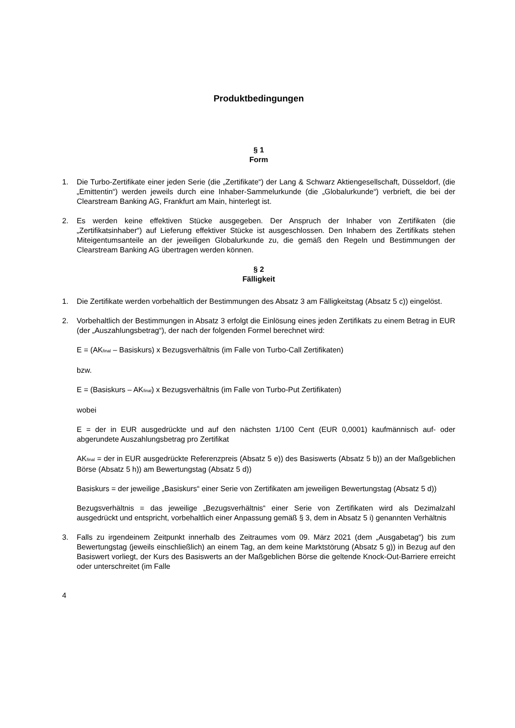Produktbedingungen
§ 1
Form
1. Die Turbo-Zertifikate einer jeden Serie (die „Zertifikate“) der Lang & Schwarz Aktiengesellschaft, Düsseldorf, (die „Emittentin“) werden jeweils durch eine Inhaber-Sammelurkunde (die „Globalurkunde“) verbrieft, die bei der Clearstream Banking AG, Frankfurt am Main, hinterlegt ist.
2. Es werden keine effektiven Stücke ausgegeben. Der Anspruch der Inhaber von Zertifikaten (die „Zertifikatsinhaber“) auf Lieferung effektiver Stücke ist ausgeschlossen. Den Inhabern des Zertifikats stehen Miteigentumsanteile an der jeweiligen Globalurkunde zu, die gemäß den Regeln und Bestimmungen der Clearstream Banking AG übertragen werden können.
§ 2
Fälligkeit
1. Die Zertifikate werden vorbehaltlich der Bestimmungen des Absatz 3 am Fälligkeitstag (Absatz 5 c)) eingelöst.
2. Vorbehaltlich der Bestimmungen in Absatz 3 erfolgt die Einlösung eines jeden Zertifikats zu einem Betrag in EUR (der „Auszahlungsbetrag“), der nach der folgenden Formel berechnet wird:
E = (AK<sub>final</sub> – Basiskurs) x Bezugsverhältnis (im Falle von Turbo-Call Zertifikaten)
bzw.
E = (Basiskurs – AK<sub>final</sub>) x Bezugsverhältnis (im Falle von Turbo-Put Zertifikaten)
wobei
E = der in EUR ausgedrückte und auf den nächsten 1/100 Cent (EUR 0,0001) kaufmännisch auf- oder abgerundete Auszahlungsbetrag pro Zertifikat
AK<sub>final</sub> = der in EUR ausgedrückte Referenzpreis (Absatz 5 e)) des Basiswerts (Absatz 5 b)) an der Maßgeblichen Börse (Absatz 5 h)) am Bewertungstag (Absatz 5 d))
Basiskurs = der jeweilige „Basiskurs“ einer Serie von Zertifikaten am jeweiligen Bewertungstag (Absatz 5 d))
Bezugsverhältnis = das jeweilige „Bezugsverhältnis“ einer Serie von Zertifikaten wird als Dezimalzahl ausgedrückt und entspricht, vorbehaltlich einer Anpassung gemäß § 3, dem in Absatz 5 i) genannten Verhältnis
3. Falls zu irgendeinem Zeitpunkt innerhalb des Zeitraumes vom 09. März 2021 (dem „Ausgabetag“) bis zum Bewertungstag (jeweils einschließlich) an einem Tag, an dem keine Marktstörung (Absatz 5 g)) in Bezug auf den Basiswert vorliegt, der Kurs des Basiswerts an der Maßgeblichen Börse die geltende Knock-Out-Barriere erreicht oder unterschreitet (im Falle
4